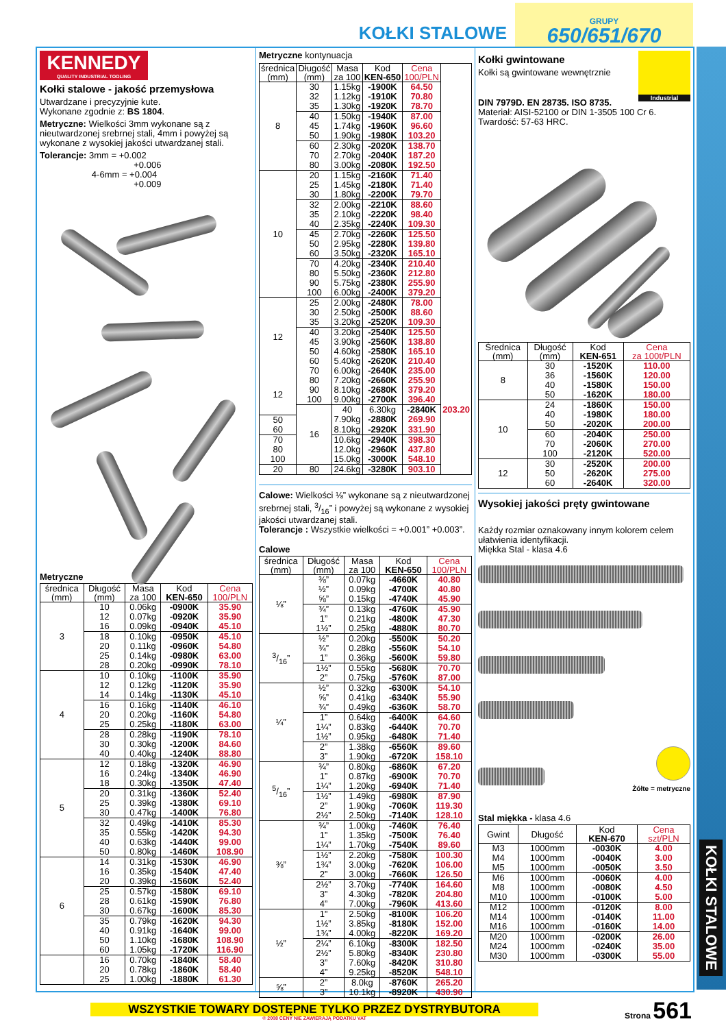KOŁKI STALOWE
GRUPY
650/651/670
KENNEDY
QUALITY INDUSTRIAL TOOLING
Kołki stalowe - jakość przemysłowa
Utwardzane i precyzyjnie kute.
Wykonane zgodnie z: BS 1804.
Metryczne: Wielkości 3mm wykonane są z nieutwardzonej srebrnej stali, 4mm i powyżej są wykonane z wysokiej jakości utwardzanej stali.
Tolerancje: 3mm = +0.002
+0.006
4-6mm = +0.004
+0.009
Metryczne
| średnica (mm) | Długość (mm) | Masa za 100 | Kod KEN-650 | Cena 100/PLN |
| --- | --- | --- | --- | --- |
| 3 | 10 | 0.06kg | -0900K | 35.90 |
| | 12 | 0.07kg | -0920K | 35.90 |
| | 16 | 0.09kg | -0940K | 45.10 |
| | 18 | 0.10kg | -0950K | 45.10 |
| | 20 | 0.11kg | -0960K | 54.80 |
| | 25 | 0.14kg | -0980K | 63.00 |
| | 28 | 0.20kg | -0990K | 78.10 |
| 4 | 10 | 0.10kg | -1100K | 35.90 |
| | 12 | 0.12kg | -1120K | 35.90 |
| | 14 | 0.14kg | -1130K | 45.10 |
| | 16 | 0.16kg | -1140K | 46.10 |
| | 20 | 0.20kg | -1160K | 54.80 |
| | 25 | 0.25kg | -1180K | 63.00 |
| | 28 | 0.28kg | -1190K | 78.10 |
| | 30 | 0.30kg | -1200K | 84.60 |
| | 40 | 0.40kg | -1240K | 88.80 |
| 5 | 12 | 0.18kg | -1320K | 46.90 |
| | 16 | 0.24kg | -1340K | 46.90 |
| | 18 | 0.30kg | -1350K | 47.40 |
| | 20 | 0.31kg | -1360K | 52.40 |
| | 25 | 0.39kg | -1380K | 69.10 |
| | 30 | 0.47kg | -1400K | 76.80 |
| | 32 | 0.49kg | -1410K | 85.30 |
| | 35 | 0.55kg | -1420K | 94.30 |
| | 40 | 0.63kg | -1440K | 99.00 |
| | 50 | 0.80kg | -1460K | 108.90 |
| 6 | 14 | 0.31kg | -1530K | 46.90 |
| | 16 | 0.35kg | -1540K | 47.40 |
| | 20 | 0.39kg | -1560K | 52.40 |
| | 25 | 0.57kg | -1580K | 69.10 |
| | 28 | 0.61kg | -1590K | 76.80 |
| | 30 | 0.67kg | -1600K | 85.30 |
| | 35 | 0.79kg | -1620K | 94.30 |
| | 40 | 0.91kg | -1640K | 99.00 |
| | 50 | 1.10kg | -1680K | 108.90 |
| | 60 | 1.05kg | -1720K | 116.90 |
| | 16 | 0.70kg | -1840K | 58.40 |
| | 20 | 0.78kg | -1860K | 58.40 |
| | 25 | 1.00kg | -1880K | 61.30 |
Metryczne kontynuacja
| średnica (mm) | Długość (mm) | Masa za 100 | Kod KEN-650 | Cena 100/PLN | |
| --- | --- | --- | --- | --- | --- |
| 8 | 30 | 1.15kg | -1900K | 64.50 | |
| | 32 | 1.12kg | -1910K | 70.80 | |
| | 35 | 1.30kg | -1920K | 78.70 | |
| | 40 | 1.50kg | -1940K | 87.00 | |
| | 45 | 1.74kg | -1960K | 96.60 | |
| | 50 | 1.90kg | -1980K | 103.20 | |
| | 60 | 2.30kg | -2020K | 138.70 | |
| | 70 | 2.70kg | -2040K | 187.20 | |
| | 80 | 3.00kg | -2080K | 192.50 | |
| 10 | 20 | 1.15kg | -2160K | 71.40 | |
| | 25 | 1.45kg | -2180K | 71.40 | |
| | 30 | 1.80kg | -2200K | 79.70 | |
| | 32 | 2.00kg | -2210K | 88.60 | |
| | 35 | 2.10kg | -2220K | 98.40 | |
| | 40 | 2.35kg | -2240K | 109.30 | |
| | 45 | 2.70kg | -2260K | 125.50 | |
| | 50 | 2.95kg | -2280K | 139.80 | |
| | 60 | 3.50kg | -2320K | 165.10 | |
| | 70 | 4.20kg | -2340K | 210.40 | |
| | 80 | 5.50kg | -2360K | 212.80 | |
| | 90 | 5.75kg | -2380K | 255.90 | |
| | 100 | 6.00kg | -2400K | 379.20 | |
| 12 | 25 | 2.00kg | -2480K | 78.00 | |
| | 30 | 2.50kg | -2500K | 88.60 | |
| | 35 | 3.20kg | -2520K | 109.30 | |
| | 40 | 3.20kg | -2540K | 125.50 | |
| | 45 | 3.90kg | -2560K | 138.80 | |
| | 50 | 4.60kg | -2580K | 165.10 | |
| | 60 | 5.40kg | -2620K | 210.40 | |
| | 70 | 6.00kg | -2640K | 235.00 | |
| 12 | 80 | 7.20kg | -2660K | 255.90 | |
| | 90 | 8.10kg | -2680K | 379.20 | |
| | 100 | 9.00kg | -2700K | 396.40 | |
| | 16 | 40 | 6.30kg | -2840K | 203.20 |
| 50 | | 7.90kg | -2880K | 269.90 | |
| 60 | | 8.10kg | -2920K | 331.90 | |
| 70 | | 10.6kg | -2940K | 398.30 | |
| 80 | | 12.0kg | -2960K | 437.80 | |
| 100 | | 15.0kg | -3000K | 548.10 | |
| 20 | 80 | 24.6kg | -3280K | 903.10 | |
Calowe: Wielkości ⅛” wykonane są z nieutwardzonej srebrnej stali, 3/16” i powyżej są wykonane z wysokiej jakości utwardzanej stali.
Tolerancje : Wszystkie wielkości = +0.001” +0.003”.
Calowe
| średnica (mm) | Długość (mm) | Masa za 100 | Kod KEN-650 | Cena 100/PLN |
| --- | --- | --- | --- | --- |
| ⅛” | ⅜” | 0.07kg | -4660K | 40.80 |
| | ½” | 0.09kg | -4700K | 40.80 |
| | ⅝” | 0.15kg | -4740K | 45.90 |
| | ¾” | 0.13kg | -4760K | 45.90 |
| | 1” | 0.21kg | -4800K | 47.30 |
| | 1½” | 0.25kg | -4880K | 80.70 |
| 3/16” | ½” | 0.20kg | -5500K | 50.20 |
| | ¾” | 0.28kg | -5560K | 54.10 |
| | 1” | 0.36kg | -5600K | 59.80 |
| | 1½” | 0.55kg | -5680K | 70.70 |
| | 2” | 0.75kg | -5760K | 87.00 |
| ¼” | ½” | 0.32kg | -6300K | 54.10 |
| | ⅝” | 0.41kg | -6340K | 55.90 |
| | ¾” | 0.49kg | -6360K | 58.70 |
| | 1” | 0.64kg | -6400K | 64.60 |
| | 1¼” | 0.83kg | -6440K | 70.70 |
| | 1½” | 0.95kg | -6480K | 71.40 |
| | 2” | 1.38kg | -6560K | 89.60 |
| | 3” | 1.90kg | -6720K | 158.10 |
| 5/16” | ¾” | 0.80kg | -6860K | 67.20 |
| | 1” | 0.87kg | -6900K | 70.70 |
| | 1¼” | 1.20kg | -6940K | 71.40 |
| | 1½” | 1.49kg | -6980K | 87.90 |
| | 2” | 1.90kg | -7060K | 119.30 |
| | 2½” | 2.50kg | -7140K | 128.10 |
| ⅜” | ¾” | 1.00kg | -7460K | 76.40 |
| | 1” | 1.35kg | -7500K | 76.40 |
| | 1¼” | 1.70kg | -7540K | 89.60 |
| | 1½” | 2.20kg | -7580K | 100.30 |
| | 1¾” | 3.00kg | -7620K | 106.00 |
| | 2” | 3.00kg | -7660K | 126.50 |
| | 2½” | 3.70kg | -7740K | 164.60 |
| | 3” | 4.30kg | -7820K | 204.80 |
| | 4” | 7.00kg | -7960K | 413.60 |
| ½” | 1” | 2.50kg | -8100K | 106.20 |
| | 1½” | 3.85kg | -8180K | 152.00 |
| | 1¾” | 4.00kg | -8220K | 169.20 |
| | 2¼” | 6.10kg | -8300K | 182.50 |
| | 2½” | 5.80kg | -8340K | 230.80 |
| | 3” | 7.60kg | -8420K | 310.80 |
| | 4” | 9.25kg | -8520K | 548.10 |
| ⅝” | 2” | 8.0kg | -8760K | 265.20 |
| | 3” | 10.1kg | -8920K | 430.90 |
Industrial
Kołki gwintowane
Kołki są gwintowane wewnętrznie
DIN 7979D. EN 28735. ISO 8735.
Materiał: AISI-52100 or DIN 1-3505 100 Cr 6.
Twardość: 57-63 HRC.
| Średnica (mm) | Długość (mm) | Kod KEN-651 | Cena za 100t/PLN |
| --- | --- | --- | --- |
| 8 | 30 | -1520K | 110.00 |
| | 36 | -1560K | 120.00 |
| | 40 | -1580K | 150.00 |
| | 50 | -1620K | 180.00 |
| 10 | 24 | -1860K | 150.00 |
| | 40 | -1980K | 180.00 |
| | 50 | -2020K | 200.00 |
| | 60 | -2040K | 250.00 |
| | 70 | -2060K | 270.00 |
| | 100 | -2120K | 520.00 |
| 12 | 30 | -2520K | 200.00 |
| | 50 | -2620K | 275.00 |
| | 60 | -2640K | 320.00 |
Wysokiej jakości pręty gwintowane
Każdy rozmiar oznakowany innym kolorem celem ułatwienia identyfikacji.
Miękka Stal - klasa 4.6
Żółte = metryczne
Stal miękka - klasa 4.6
| Gwint | Długość | Kod KEN-670 | Cena szt/PLN |
| --- | --- | --- | --- |
| M3 | 1000mm | -0030K | 4.00 |
| M4 | 1000mm | -0040K | 3.00 |
| M5 | 1000mm | -0050K | 3.50 |
| M6 | 1000mm | -0060K | 4.00 |
| M8 | 1000mm | -0080K | 4.50 |
| M10 | 1000mm | -0100K | 5.00 |
| M12 | 1000mm | -0120K | 8.00 |
| M14 | 1000mm | -0140K | 11.00 |
| M16 | 1000mm | -0160K | 14.00 |
| M20 | 1000mm | -0200K | 26.00 |
| M24 | 1000mm | -0240K | 35.00 |
| M30 | 1000mm | -0300K | 55.00 |
KOŁKI STALOWE
WSZYSTKIE TOWARY DOSTĘPNE TYLKO PRZEZ DYSTRYBUTORA
© 2008 CENY NIE ZAWIERAJĄ PODATKU VAT
Strona 561